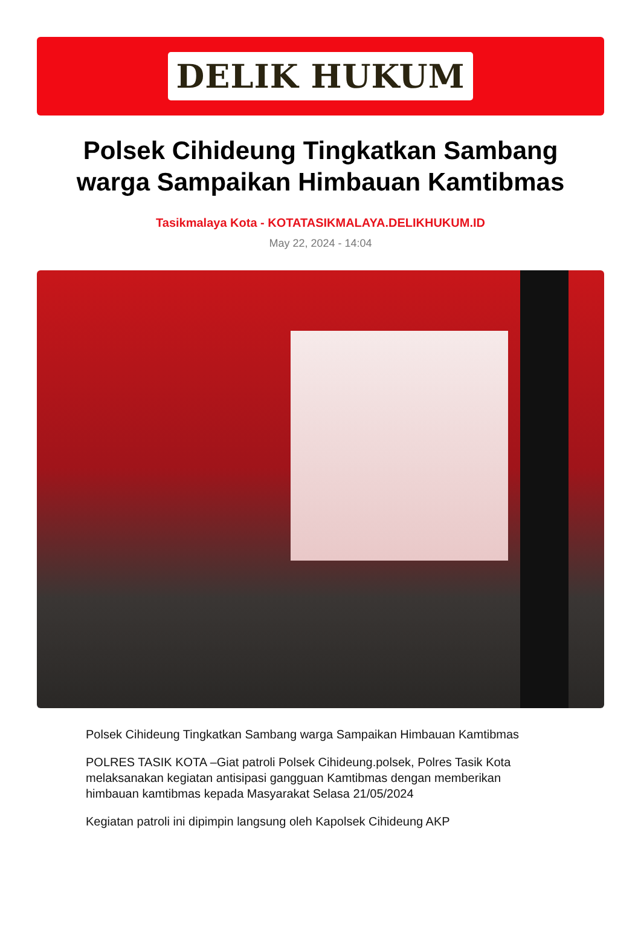DELIK HUKUM
Polsek Cihideung Tingkatkan Sambang warga Sampaikan Himbauan Kamtibmas
Tasikmalaya Kota - KOTATASIKMALAYA.DELIKHUKUM.ID
May 22, 2024 - 14:04
Polsek Cihideung Tingkatkan Sambang warga Sampaikan Himbauan Kamtibmas
POLRES TASIK KOTA –Giat patroli Polsek Cihideung.polsek, Polres Tasik Kota melaksanakan kegiatan antisipasi gangguan Kamtibmas dengan memberikan himbauan kamtibmas kepada Masyarakat Selasa 21/05/2024
Kegiatan patroli ini dipimpin langsung oleh Kapolsek Cihideung AKP